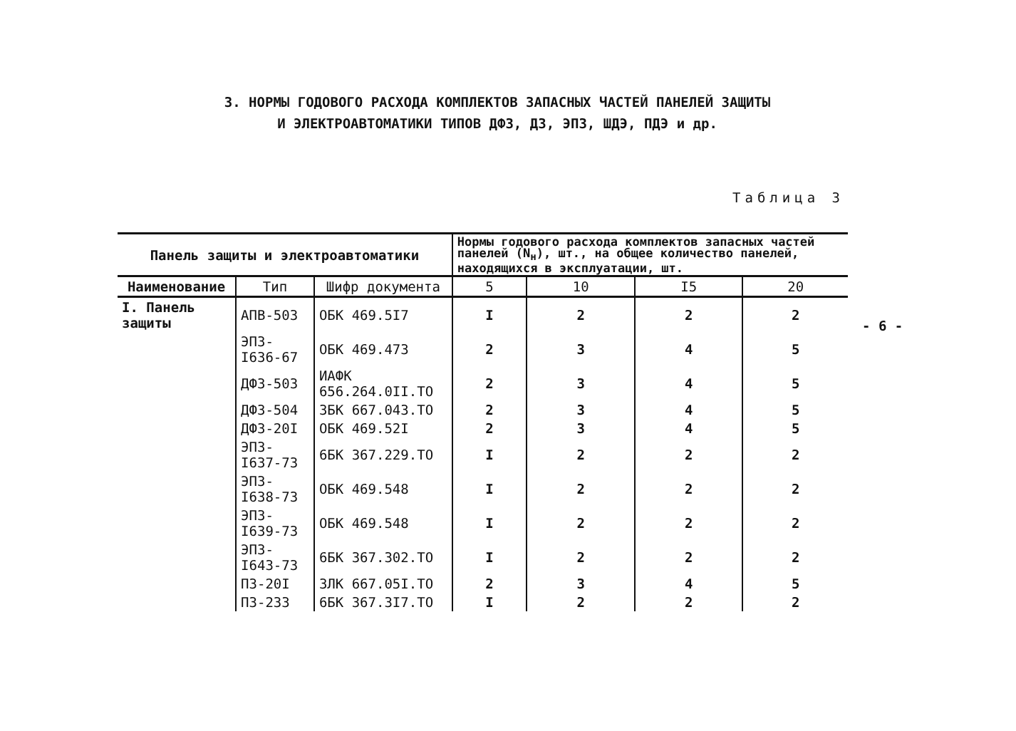3. НОРМЫ ГОДОВОГО РАСХОДА КОМПЛЕКТОВ ЗАПАСНЫХ ЧАСТЕЙ ПАНЕЛЕЙ ЗАЩИТЫ
И ЭЛЕКТРОАВТОМАТИКИ ТИПОВ ДФЗ, ДЗ, ЭПЗ, ШДЭ, ПДЭ и др.
Таблица 3
| Панель защиты и электроавтоматики | | | Нормы годового расхода комплектов запасных частей панелей (N<sub>н</sub>), шт., на общее количество панелей, находящихся в эксплуатации, шт. | | | |
| --- | --- | --- | --- | --- | --- | --- |
| Наименование | Тип | Шифр документа | 5 | 10 | I5 | 20 |
| I. Панель защиты | АПВ-503 | ОБК 469.5I7 | I | 2 | 2 | 2 |
| | ЭПЗ-I636-67 | ОБК 469.473 | 2 | 3 | 4 | 5 |
| | ДФЗ-503 | ИАФК 656.264.0II.ТО | 2 | 3 | 4 | 5 |
| | ДФЗ-504 | 3БК 667.043.ТО | 2 | 3 | 4 | 5 |
| | ДФЗ-20I | ОБК 469.52I | 2 | 3 | 4 | 5 |
| | ЭПЗ-I637-73 | 6БК 367.229.ТО | I | 2 | 2 | 2 |
| | ЭПЗ-I638-73 | ОБК 469.548 | I | 2 | 2 | 2 |
| | ЭПЗ-I639-73 | ОБК 469.548 | I | 2 | 2 | 2 |
| | ЭПЗ-I643-73 | 6БК 367.302.ТО | I | 2 | 2 | 2 |
| | ПЗ-20I | 3ЛК 667.05I.ТО | 2 | 3 | 4 | 5 |
| | ПЗ-233 | 6БК 367.3I7.ТО | I | 2 | 2 | 2 |
- 6 -